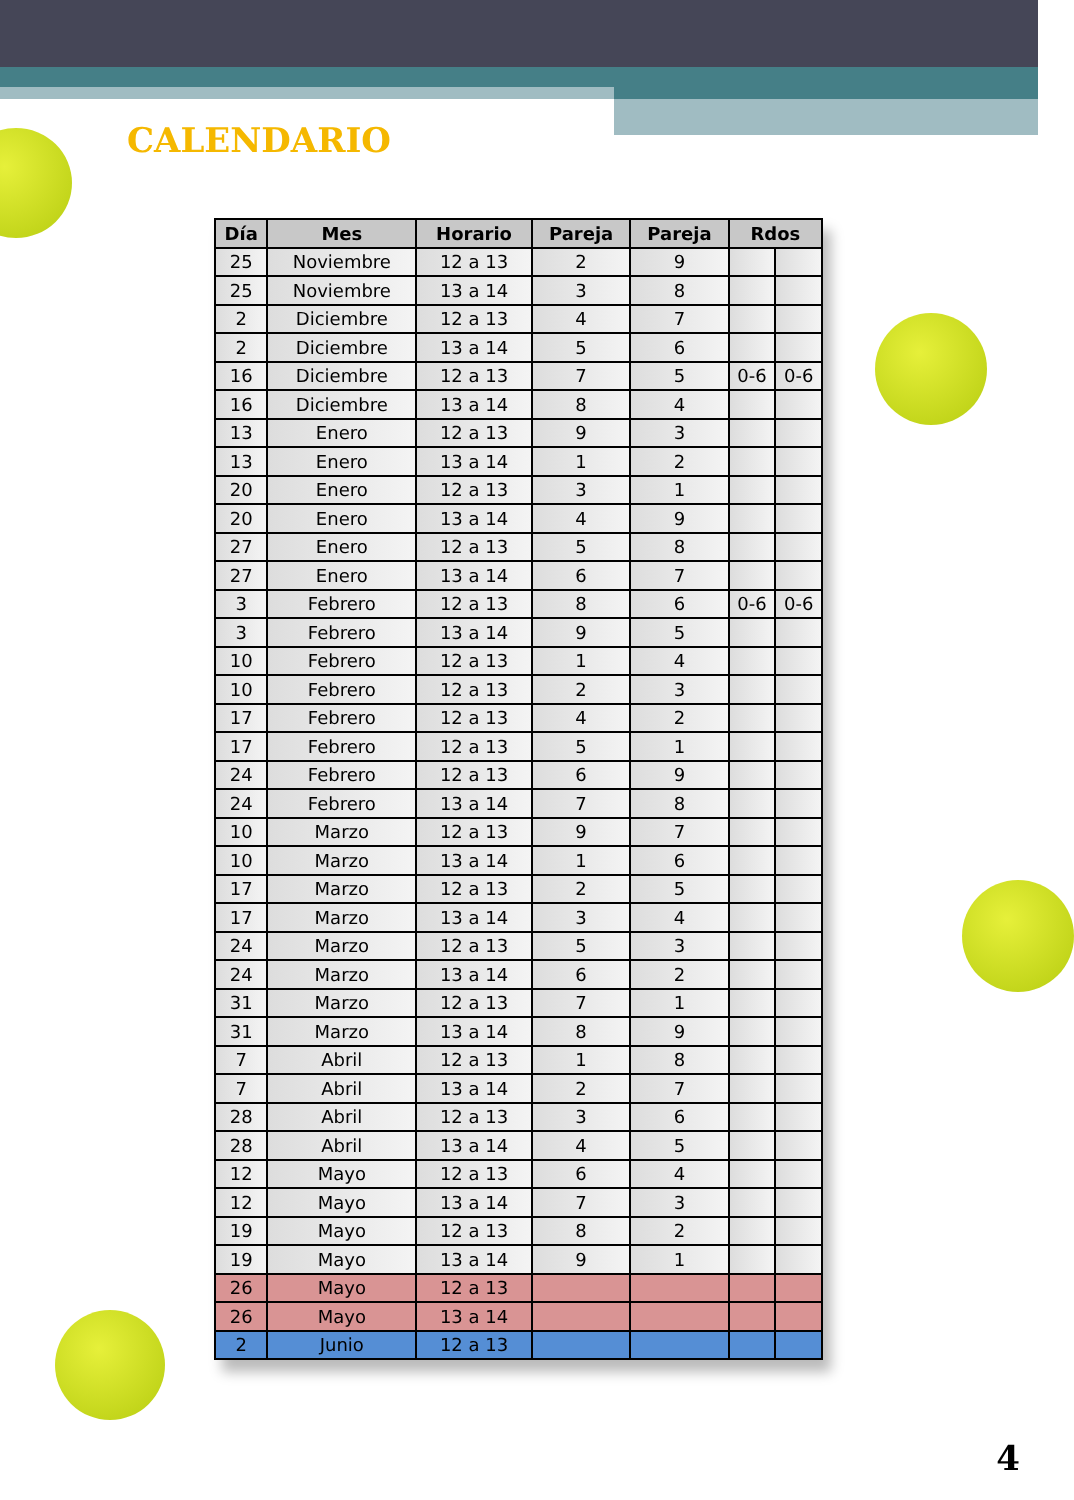CALENDARIO
| Día | Mes | Horario | Pareja | Pareja | Rdos | |
| --- | --- | --- | --- | --- | --- | --- |
| 25 | Noviembre | 12 a 13 | 2 | 9 | | |
| 25 | Noviembre | 13 a 14 | 3 | 8 | | |
| 2 | Diciembre | 12 a 13 | 4 | 7 | | |
| 2 | Diciembre | 13 a 14 | 5 | 6 | | |
| 16 | Diciembre | 12 a 13 | 7 | 5 | 0-6 | 0-6 |
| 16 | Diciembre | 13 a 14 | 8 | 4 | | |
| 13 | Enero | 12 a 13 | 9 | 3 | | |
| 13 | Enero | 13 a 14 | 1 | 2 | | |
| 20 | Enero | 12 a 13 | 3 | 1 | | |
| 20 | Enero | 13 a 14 | 4 | 9 | | |
| 27 | Enero | 12 a 13 | 5 | 8 | | |
| 27 | Enero | 13 a 14 | 6 | 7 | | |
| 3 | Febrero | 12 a 13 | 8 | 6 | 0-6 | 0-6 |
| 3 | Febrero | 13 a 14 | 9 | 5 | | |
| 10 | Febrero | 12 a 13 | 1 | 4 | | |
| 10 | Febrero | 12 a 13 | 2 | 3 | | |
| 17 | Febrero | 12 a 13 | 4 | 2 | | |
| 17 | Febrero | 12 a 13 | 5 | 1 | | |
| 24 | Febrero | 12 a 13 | 6 | 9 | | |
| 24 | Febrero | 13 a 14 | 7 | 8 | | |
| 10 | Marzo | 12 a 13 | 9 | 7 | | |
| 10 | Marzo | 13 a 14 | 1 | 6 | | |
| 17 | Marzo | 12 a 13 | 2 | 5 | | |
| 17 | Marzo | 13 a 14 | 3 | 4 | | |
| 24 | Marzo | 12 a 13 | 5 | 3 | | |
| 24 | Marzo | 13 a 14 | 6 | 2 | | |
| 31 | Marzo | 12 a 13 | 7 | 1 | | |
| 31 | Marzo | 13 a 14 | 8 | 9 | | |
| 7 | Abril | 12 a 13 | 1 | 8 | | |
| 7 | Abril | 13 a 14 | 2 | 7 | | |
| 28 | Abril | 12 a 13 | 3 | 6 | | |
| 28 | Abril | 13 a 14 | 4 | 5 | | |
| 12 | Mayo | 12 a 13 | 6 | 4 | | |
| 12 | Mayo | 13 a 14 | 7 | 3 | | |
| 19 | Mayo | 12 a 13 | 8 | 2 | | |
| 19 | Mayo | 13 a 14 | 9 | 1 | | |
| 26 | Mayo | 12 a 13 | | | | |
| 26 | Mayo | 13 a 14 | | | | |
| 2 | Junio | 12 a 13 | | | | |
4